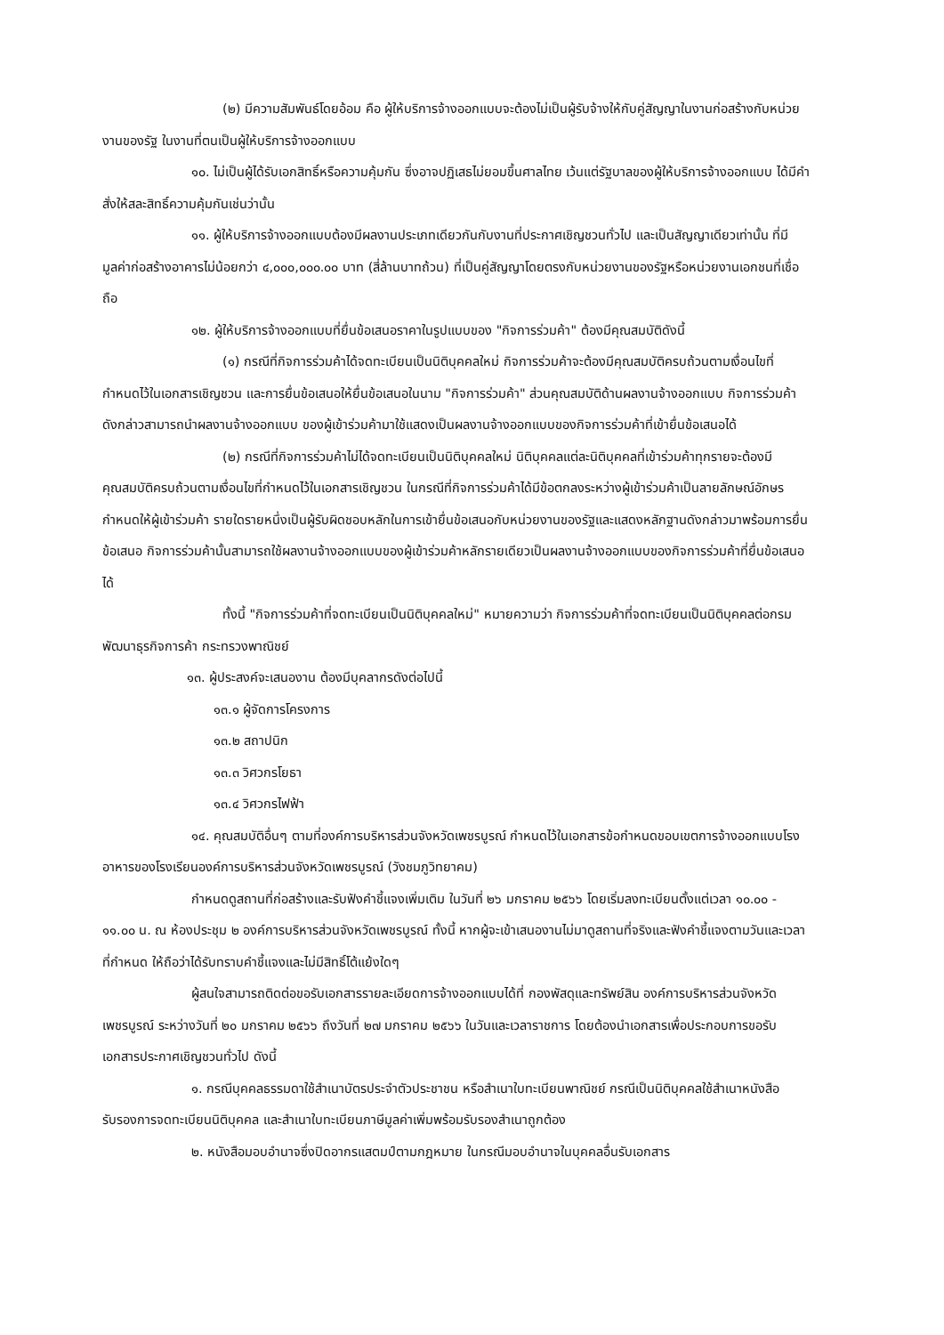(๒) มีความสัมพันธ์โดยอ้อม คือ ผู้ให้บริการจ้างออกแบบจะต้องไม่เป็นผู้รับจ้างให้กับคู่สัญญาในงานก่อสร้างกับหน่วยงานของรัฐ ในงานที่ตนเป็นผู้ให้บริการจ้างออกแบบ
๑๐. ไม่เป็นผู้ได้รับเอกสิทธิ์หรือความคุ้มกัน ซึ่งอาจปฏิเสธไม่ยอมขึ้นศาลไทย เว้นแต่รัฐบาลของผู้ให้บริการจ้างออกแบบ ได้มีคำสั่งให้สละสิทธิ์ความคุ้มกันเช่นว่านั้น
๑๑. ผู้ให้บริการจ้างออกแบบต้องมีผลงานประเภทเดียวกันกับงานที่ประกาศเชิญชวนทั่วไป และเป็นสัญญาเดียวเท่านั้น ที่มีมูลค่าก่อสร้างอาคารไม่น้อยกว่า ๔,๐๐๐,๐๐๐.๐๐ บาท (สี่ล้านบาทถ้วน) ที่เป็นคู่สัญญาโดยตรงกับหน่วยงานของรัฐหรือหน่วยงานเอกชนที่เชื่อถือ
๑๒. ผู้ให้บริการจ้างออกแบบที่ยื่นข้อเสนอราคาในรูปแบบของ "กิจการร่วมค้า" ต้องมีคุณสมบัติดังนี้
(๑) กรณีที่กิจการร่วมค้าได้จดทะเบียนเป็นนิติบุคคลใหม่ กิจการร่วมค้าจะต้องมีคุณสมบัติครบถ้วนตามเงื่อนไขที่กำหนดไว้ในเอกสารเชิญชวน และการยื่นข้อเสนอให้ยื่นข้อเสนอในนาม "กิจการร่วมค้า" ส่วนคุณสมบัติด้านผลงานจ้างออกแบบ กิจการร่วมค้าดังกล่าวสามารถนำผลงานจ้างออกแบบ ของผู้เข้าร่วมค้ามาใช้แสดงเป็นผลงานจ้างออกแบบของกิจการร่วมค้าที่เข้ายื่นข้อเสนอได้
(๒) กรณีที่กิจการร่วมค้าไม่ได้จดทะเบียนเป็นนิติบุคคลใหม่ นิติบุคคลแต่ละนิติบุคคลที่เข้าร่วมค้าทุกรายจะต้องมีคุณสมบัติครบถ้วนตามเงื่อนไขที่กำหนดไว้ในเอกสารเชิญชวน ในกรณีที่กิจการร่วมค้าได้มีข้อตกลงระหว่างผู้เข้าร่วมค้าเป็นลายลักษณ์อักษรกำหนดให้ผู้เข้าร่วมค้า รายใดรายหนึ่งเป็นผู้รับผิดชอบหลักในการเข้ายื่นข้อเสนอกับหน่วยงานของรัฐและแสดงหลักฐานดังกล่าวมาพร้อมการยื่นข้อเสนอ กิจการร่วมค้านั้นสามารถใช้ผลงานจ้างออกแบบของผู้เข้าร่วมค้าหลักรายเดียวเป็นผลงานจ้างออกแบบของกิจการร่วมค้าที่ยื่นข้อเสนอได้
ทั้งนี้ "กิจการร่วมค้าที่จดทะเบียนเป็นนิติบุคคลใหม่" หมายความว่า กิจการร่วมค้าที่จดทะเบียนเป็นนิติบุคคลต่อกรมพัฒนาธุรกิจการค้า กระทรวงพาณิชย์
๑๓. ผู้ประสงค์จะเสนองาน ต้องมีบุคลากรดังต่อไปนี้
๑๓.๑ ผู้จัดการโครงการ
๑๓.๒ สถาปนิก
๑๓.๓ วิศวกรโยธา
๑๓.๔ วิศวกรไฟฟ้า
๑๔. คุณสมบัติอื่นๆ ตามที่องค์การบริหารส่วนจังหวัดเพชรบูรณ์ กำหนดไว้ในเอกสารข้อกำหนดขอบเขตการจ้างออกแบบโรงอาหารของโรงเรียนองค์การบริหารส่วนจังหวัดเพชรบูรณ์ (วังชมภูวิทยาคม)
กำหนดดูสถานที่ก่อสร้างและรับฟังคำชี้แจงเพิ่มเติม ในวันที่ ๒๖ มกราคม ๒๕๖๖ โดยเริ่มลงทะเบียนตั้งแต่เวลา ๑๐.๐๐ - ๑๑.๐๐ น. ณ ห้องประชุม ๒ องค์การบริหารส่วนจังหวัดเพชรบูรณ์ ทั้งนี้ หากผู้จะเข้าเสนองานไม่มาดูสถานที่จริงและฟังคำชี้แจงตามวันและเวลาที่กำหนด ให้ถือว่าได้รับทราบคำชี้แจงและไม่มีสิทธิ์โต้แย้งใดๆ
ผู้สนใจสามารถติดต่อขอรับเอกสารรายละเอียดการจ้างออกแบบได้ที่ กองพัสดุและทรัพย์สิน องค์การบริหารส่วนจังหวัดเพชรบูรณ์ ระหว่างวันที่ ๒๐ มกราคม ๒๕๖๖ ถึงวันที่ ๒๗ มกราคม ๒๕๖๖ ในวันและเวลาราชการ โดยต้องนำเอกสารเพื่อประกอบการขอรับเอกสารประกาศเชิญชวนทั่วไป ดังนี้
๑. กรณีบุคคลธรรมดาใช้สำเนาบัตรประจำตัวประชาชน หรือสำเนาใบทะเบียนพาณิชย์ กรณีเป็นนิติบุคคลใช้สำเนาหนังสือรับรองการจดทะเบียนนิติบุคคล และสำเนาใบทะเบียนภาษีมูลค่าเพิ่มพร้อมรับรองสำเนาถูกต้อง
๒. หนังสือมอบอำนาจซึ่งปิดอากรแสตมป์ตามกฎหมาย ในกรณีมอบอำนาจในบุคคลอื่นรับเอกสาร